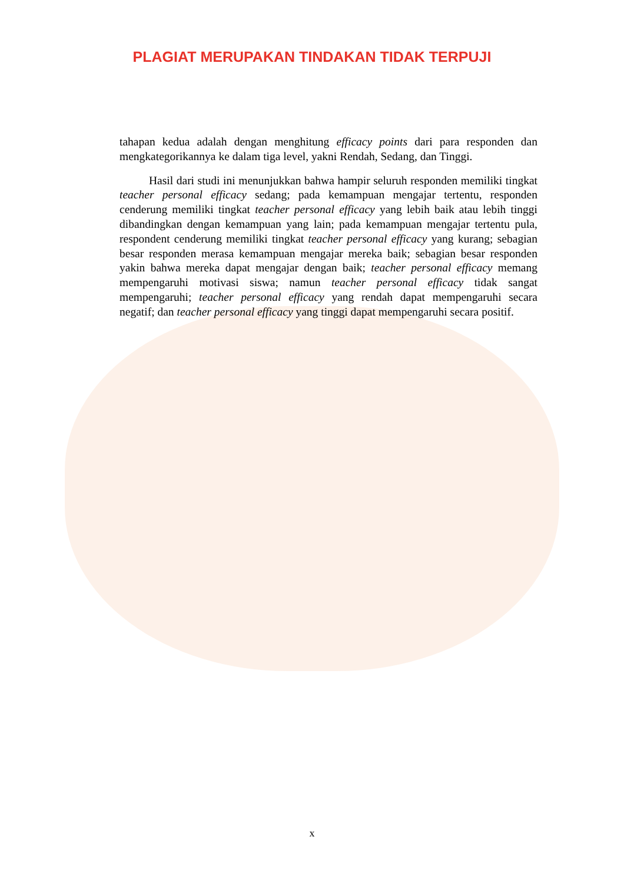PLAGIAT MERUPAKAN TINDAKAN TIDAK TERPUJI
tahapan kedua adalah dengan menghitung efficacy points dari para responden dan mengkategorikannya ke dalam tiga level, yakni Rendah, Sedang, dan Tinggi.
Hasil dari studi ini menunjukkan bahwa hampir seluruh responden memiliki tingkat teacher personal efficacy sedang; pada kemampuan mengajar tertentu, responden cenderung memiliki tingkat teacher personal efficacy yang lebih baik atau lebih tinggi dibandingkan dengan kemampuan yang lain; pada kemampuan mengajar tertentu pula, respondent cenderung memiliki tingkat teacher personal efficacy yang kurang; sebagian besar responden merasa kemampuan mengajar mereka baik; sebagian besar responden yakin bahwa mereka dapat mengajar dengan baik; teacher personal efficacy memang mempengaruhi motivasi siswa; namun teacher personal efficacy tidak sangat mempengaruhi; teacher personal efficacy yang rendah dapat mempengaruhi secara negatif; dan teacher personal efficacy yang tinggi dapat mempengaruhi secara positif.
x